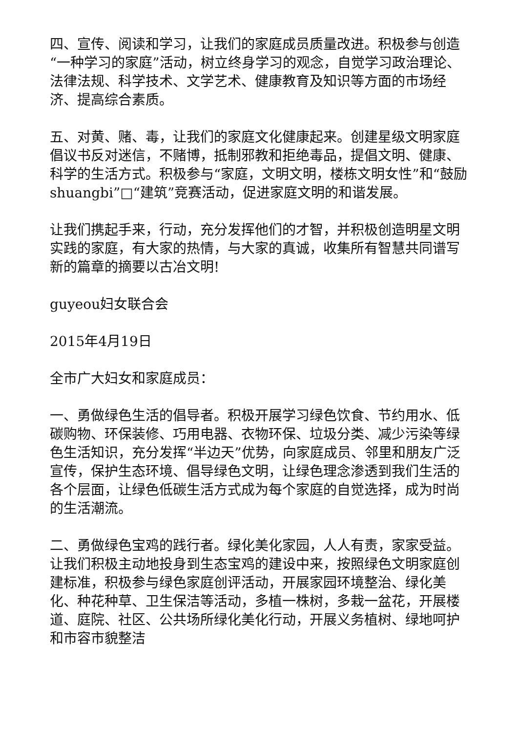四、宣传、阅读和学习，让我们的家庭成员质量改进。积极参与创造“一种学习的家庭”活动，树立终身学习的观念，自觉学习政治理论、法律法规、科学技术、文学艺术、健康教育及知识等方面的市场经济、提高综合素质。
五、对黄、赌、毒，让我们的家庭文化健康起来。创建星级文明家庭倡议书反对迷信，不赌博，抵制邪教和拒绝毒品，提倡文明、健康、科学的生活方式。积极参与“家庭，文明文明，楼栋文明女性”和“鼓励shuangbi”□“建筑”竞赛活动，促进家庭文明的和谐发展。
让我们携起手来，行动，充分发挥他们的才智，并积极创造明星文明实践的家庭，有大家的热情，与大家的真诚，收集所有智慧共同谱写新的篇章的摘要以古冶文明!
guyeou妇女联合会
2015年4月19日
全市广大妇女和家庭成员：
一、勇做绿色生活的倡导者。积极开展学习绿色饮食、节约用水、低碳购物、环保装修、巧用电器、衣物环保、垃圾分类、减少污染等绿色生活知识，充分发挥“半边天”优势，向家庭成员、邻里和朋友广泛宣传，保护生态环境、倡导绿色文明，让绿色理念渗透到我们生活的各个层面，让绿色低碳生活方式成为每个家庭的自觉选择，成为时尚的生活潮流。
二、勇做绿色宝鸡的践行者。绿化美化家园，人人有责，家家受益。让我们积极主动地投身到生态宝鸡的建设中来，按照绿色文明家庭创建标准，积极参与绿色家庭创评活动，开展家园环境整治、绿化美化、种花种草、卫生保洁等活动，多植一株树，多栽一盆花，开展楼道、庭院、社区、公共场所绿化美化行动，开展义务植树、绿地呵护和市容市貌整洁